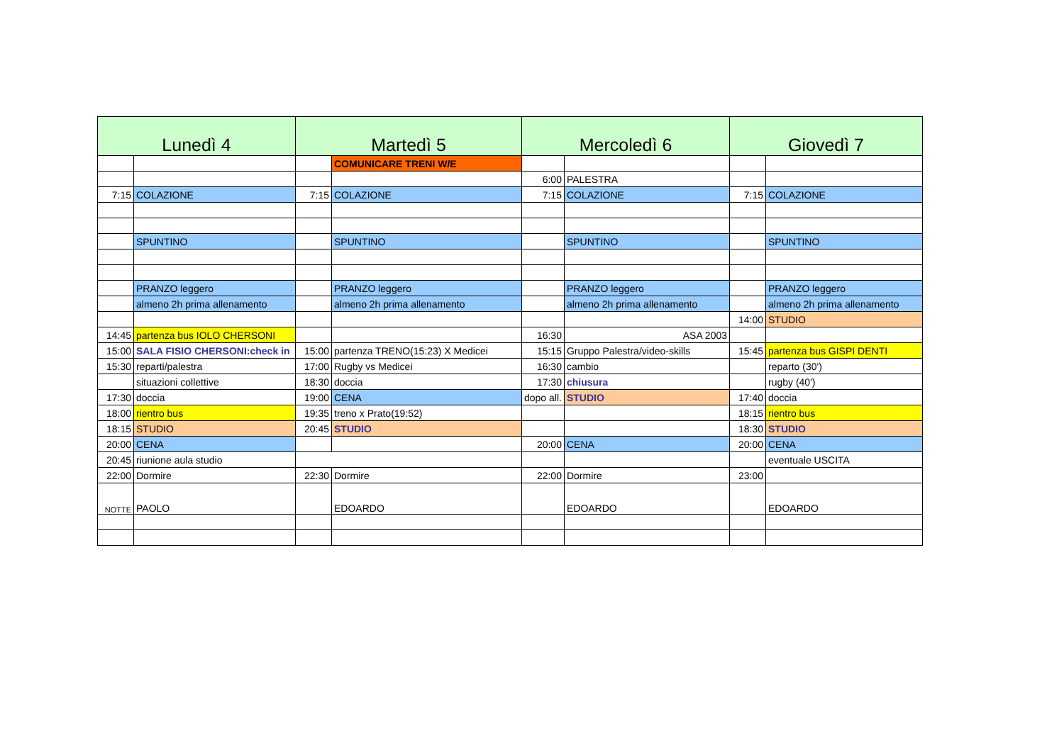| Lunedì 4 | | Martedì 5 | | Mercoledì 6 | | Giovedì 7 | |
| --- | --- | --- | --- | --- | --- | --- | --- |
| | | | COMUNICARE TRENI W/E | | | | |
| | | | | 6:00 | PALESTRA | | |
| 7:15 | COLAZIONE | 7:15 | COLAZIONE | 7:15 | COLAZIONE | 7:15 | COLAZIONE |
| | SPUNTINO | | SPUNTINO | | SPUNTINO | | SPUNTINO |
| | PRANZO leggero | | PRANZO leggero | | PRANZO leggero | | PRANZO leggero |
| | almeno 2h prima allenamento | | almeno 2h prima allenamento | | almeno 2h prima allenamento | | almeno 2h prima allenamento |
| | | | | | | 14:00 | STUDIO |
| 14:45 | partenza bus IOLO CHERSONI | | | 16:30 | ASA 2003 | | |
| 15:00 | SALA FISIO CHERSONI:check in | 15:00 | partenza TRENO(15:23) X Medicei | 15:15 | Gruppo Palestra/video-skills | 15:45 | partenza bus GISPI DENTI |
| 15:30 | reparti/palestra | 17:00 | Rugby vs Medicei | 16:30 | cambio | | reparto (30') |
| | situazioni collettive | 18:30 | doccia | 17:30 | chiusura | | rugby (40') |
| 17:30 | doccia | 19:00 | CENA | dopo all. | STUDIO | 17:40 | doccia |
| 18:00 | rientro bus | 19:35 | treno x Prato(19:52) | | | 18:15 | rientro bus |
| 18:15 | STUDIO | 20:45 | STUDIO | | | 18:30 | STUDIO |
| 20:00 | CENA | | | 20:00 | CENA | 20:00 | CENA |
| 20:45 | riunione aula studio | | | | | | eventuale USCITA |
| 22:00 | Dormire | 22:30 | Dormire | 22:00 | Dormire | 23:00 | |
| NOTTE | PAOLO | | EDOARDO | | EDOARDO | | EDOARDO |